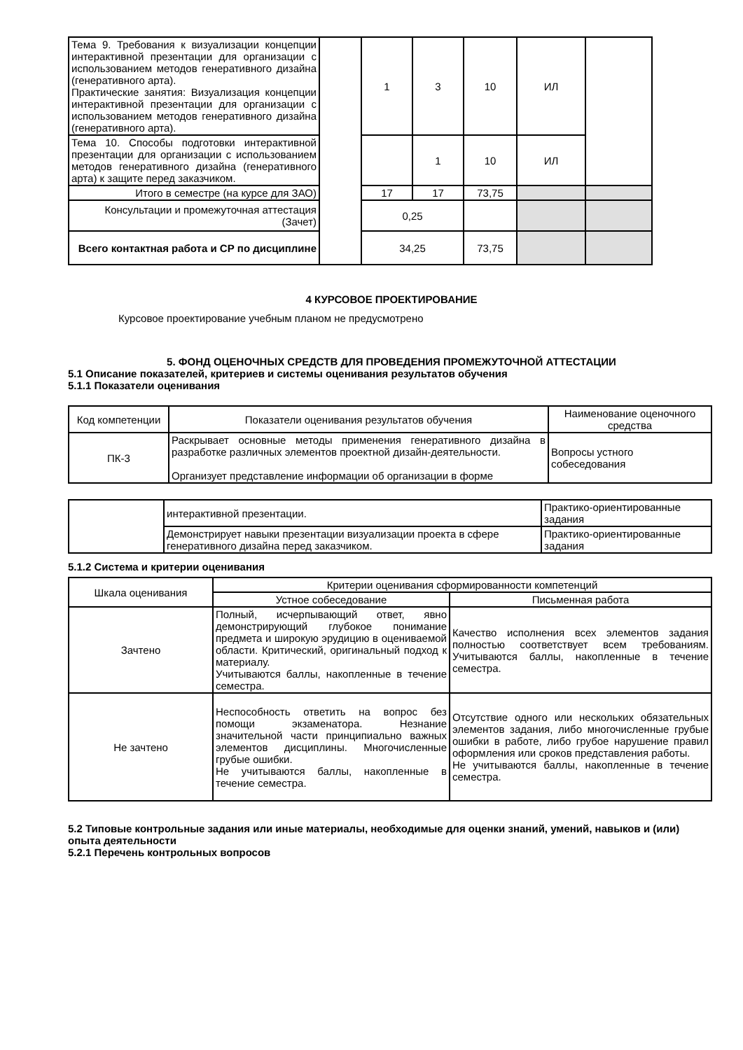| Тема 9. Требования к визуализации концепции интерактивной презентации для организации с использованием методов генеративного дизайна (генеративного арта). Практические занятия: Визуализация концепции интерактивной презентации для организации с использованием методов генеративного дизайна (генеративного арта). | | 1 | 3 | 10 | ИЛ | |
| Тема 10. Способы подготовки интерактивной презентации для организации с использованием методов генеративного дизайна (генеративного арта) к защите перед заказчиком. | | | 1 | 10 | ИЛ | |
| Итого в семестре (на курсе для ЗАО) | | 17 | 17 | 73,75 | | |
| Консультации и промежуточная аттестация (Зачет) | | 0,25 | | | | |
| Всего контактная работа и СР по дисциплине | | 34,25 | | 73,75 | | |
4 КУРСОВОЕ ПРОЕКТИРОВАНИЕ
Курсовое проектирование учебным планом не предусмотрено
5. ФОНД ОЦЕНОЧНЫХ СРЕДСТВ ДЛЯ ПРОВЕДЕНИЯ ПРОМЕЖУТОЧНОЙ АТТЕСТАЦИИ
5.1 Описание показателей, критериев и системы оценивания результатов обучения
5.1.1 Показатели оценивания
| Код компетенции | Показатели оценивания результатов обучения | Наименование оценочного средства |
| ПК-3 | Раскрывает основные методы применения генеративного дизайна в разработке различных элементов проектной дизайн-деятельности. Организует представление информации об организации в форме | Вопросы устного собеседования |
| | интерактивной презентации. | Практико-ориентированные задания |
| | Демонстрирует навыки презентации визуализации проекта в сфере генеративного дизайна перед заказчиком. | Практико-ориентированные задания |
5.1.2 Система и критерии оценивания
| Шкала оценивания | Критерии оценивания сформированности компетенций | |
| | Устное собеседование | Письменная работа |
| Зачтено | Полный, исчерпывающий ответ, явно демонстрирующий глубокое понимание предмета и широкую эрудицию в оцениваемой области. Критический, оригинальный подход к материалу. Учитываются баллы, накопленные в течение семестра. | Качество исполнения всех элементов задания полностью соответствует всем требованиям. Учитываются баллы, накопленные в течение семестра. |
| Не зачтено | Неспособность ответить на вопрос без помощи экзаменатора. Незнание значительной части принципиально важных элементов дисциплины. Многочисленные грубые ошибки. Не учитываются баллы, накопленные в течение семестра. | Отсутствие одного или нескольких обязательных элементов задания, либо многочисленные грубые ошибки в работе, либо грубое нарушение правил оформления или сроков представления работы. Не учитываются баллы, накопленные в течение семестра. |
5.2 Типовые контрольные задания или иные материалы, необходимые для оценки знаний, умений, навыков и (или) опыта деятельности
5.2.1 Перечень контрольных вопросов